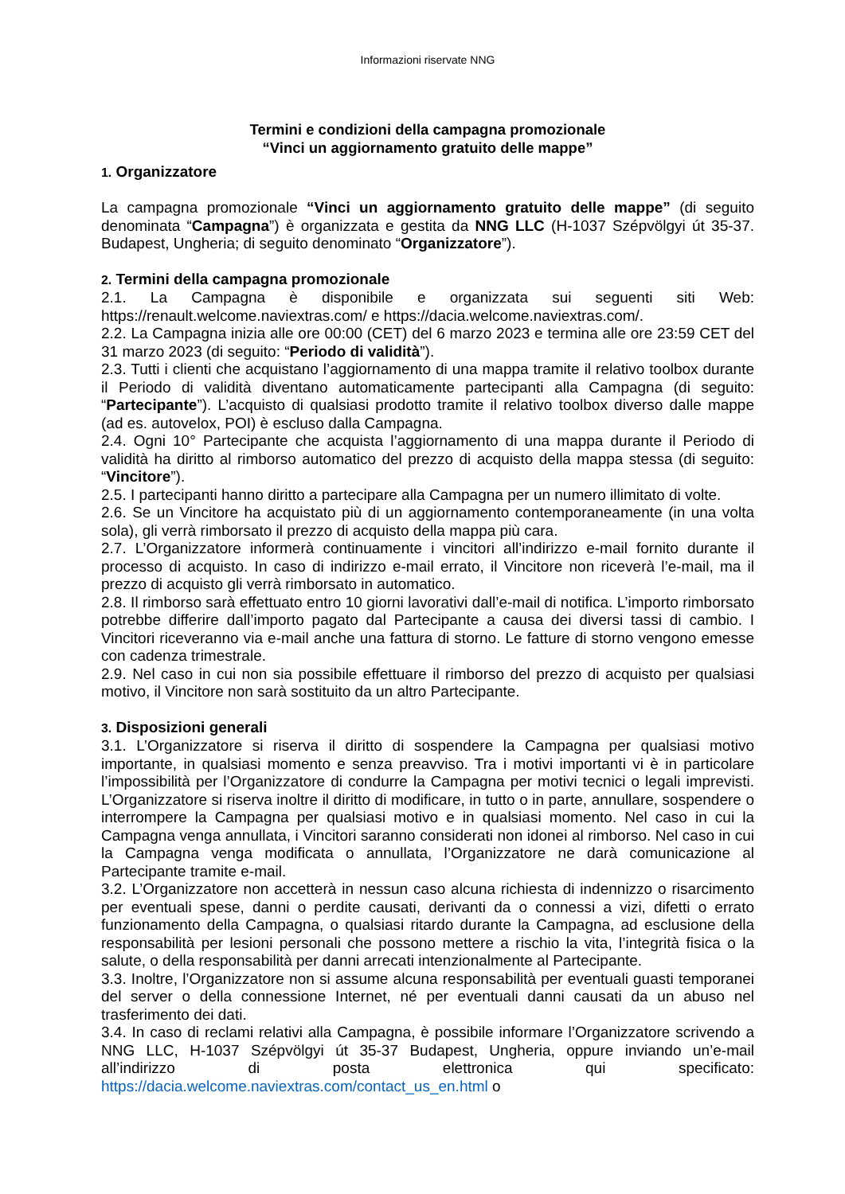Informazioni riservate NNG
Termini e condizioni della campagna promozionale
“Vinci un aggiornamento gratuito delle mappe”
1. Organizzatore
La campagna promozionale “Vinci un aggiornamento gratuito delle mappe” (di seguito denominata “Campagna”) è organizzata e gestita da NNG LLC (H-1037 Szépvölgyi út 35-37. Budapest, Ungheria; di seguito denominato “Organizzatore”).
2. Termini della campagna promozionale
2.1. La Campagna è disponibile e organizzata sui seguenti siti Web: https://renault.welcome.naviextras.com/ e https://dacia.welcome.naviextras.com/.
2.2. La Campagna inizia alle ore 00:00 (CET) del 6 marzo 2023 e termina alle ore 23:59 CET del 31 marzo 2023 (di seguito: “Periodo di validità”).
2.3. Tutti i clienti che acquistano l’aggiornamento di una mappa tramite il relativo toolbox durante il Periodo di validità diventano automaticamente partecipanti alla Campagna (di seguito: “Partecipante”). L’acquisto di qualsiasi prodotto tramite il relativo toolbox diverso dalle mappe (ad es. autovelox, POI) è escluso dalla Campagna.
2.4. Ogni 10° Partecipante che acquista l’aggiornamento di una mappa durante il Periodo di validità ha diritto al rimborso automatico del prezzo di acquisto della mappa stessa (di seguito: “Vincitore”).
2.5. I partecipanti hanno diritto a partecipare alla Campagna per un numero illimitato di volte.
2.6. Se un Vincitore ha acquistato più di un aggiornamento contemporaneamente (in una volta sola), gli verrà rimborsato il prezzo di acquisto della mappa più cara.
2.7. L’Organizzatore informerà continuamente i vincitori all’indirizzo e-mail fornito durante il processo di acquisto. In caso di indirizzo e-mail errato, il Vincitore non riceverà l’e-mail, ma il prezzo di acquisto gli verrà rimborsato in automatico.
2.8. Il rimborso sarà effettuato entro 10 giorni lavorativi dall’e-mail di notifica. L’importo rimborsato potrebbe differire dall’importo pagato dal Partecipante a causa dei diversi tassi di cambio. I Vincitori riceveranno via e-mail anche una fattura di storno. Le fatture di storno vengono emesse con cadenza trimestrale.
2.9. Nel caso in cui non sia possibile effettuare il rimborso del prezzo di acquisto per qualsiasi motivo, il Vincitore non sarà sostituito da un altro Partecipante.
3. Disposizioni generali
3.1. L’Organizzatore si riserva il diritto di sospendere la Campagna per qualsiasi motivo importante, in qualsiasi momento e senza preavviso. Tra i motivi importanti vi è in particolare l’impossibilità per l’Organizzatore di condurre la Campagna per motivi tecnici o legali imprevisti. L’Organizzatore si riserva inoltre il diritto di modificare, in tutto o in parte, annullare, sospendere o interrompere la Campagna per qualsiasi motivo e in qualsiasi momento. Nel caso in cui la Campagna venga annullata, i Vincitori saranno considerati non idonei al rimborso. Nel caso in cui la Campagna venga modificata o annullata, l’Organizzatore ne darà comunicazione al Partecipante tramite e-mail.
3.2. L’Organizzatore non accetterà in nessun caso alcuna richiesta di indennizzo o risarcimento per eventuali spese, danni o perdite causati, derivanti da o connessi a vizi, difetti o errato funzionamento della Campagna, o qualsiasi ritardo durante la Campagna, ad esclusione della responsabilità per lesioni personali che possono mettere a rischio la vita, l’integrità fisica o la salute, o della responsabilità per danni arrecati intenzionalmente al Partecipante.
3.3. Inoltre, l’Organizzatore non si assume alcuna responsabilità per eventuali guasti temporanei del server o della connessione Internet, né per eventuali danni causati da un abuso nel trasferimento dei dati.
3.4. In caso di reclami relativi alla Campagna, è possibile informare l’Organizzatore scrivendo a NNG LLC, H-1037 Szépvölgyi út 35-37 Budapest, Ungheria, oppure inviando un’e-mail all’indirizzo di posta elettronica qui specificato: https://dacia.welcome.naviextras.com/contact_us_en.html o